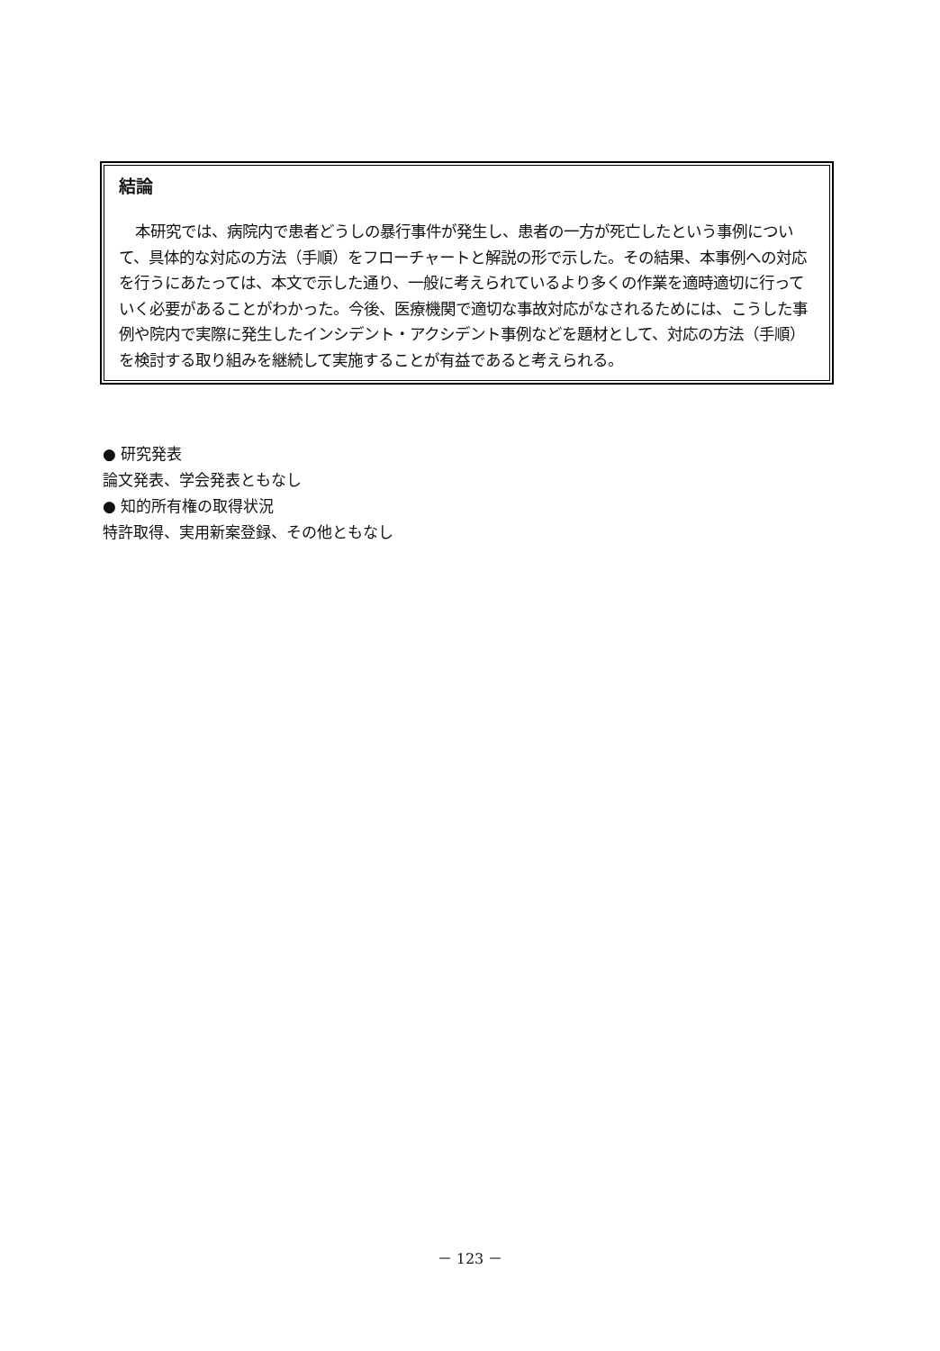結論
本研究では、病院内で患者どうしの暴行事件が発生し、患者の一方が死亡したという事例について、具体的な対応の方法（手順）をフローチャートと解説の形で示した。その結果、本事例への対応を行うにあたっては、本文で示した通り、一般に考えられているより多くの作業を適時適切に行っていく必要があることがわかった。今後、医療機関で適切な事故対応がなされるためには、こうした事例や院内で実際に発生したインシデント・アクシデント事例などを題材として、対応の方法（手順）を検討する取り組みを継続して実施することが有益であると考えられる。
● 研究発表
論文発表、学会発表ともなし
● 知的所有権の取得状況
特許取得、実用新案登録、その他ともなし
－ 123 －